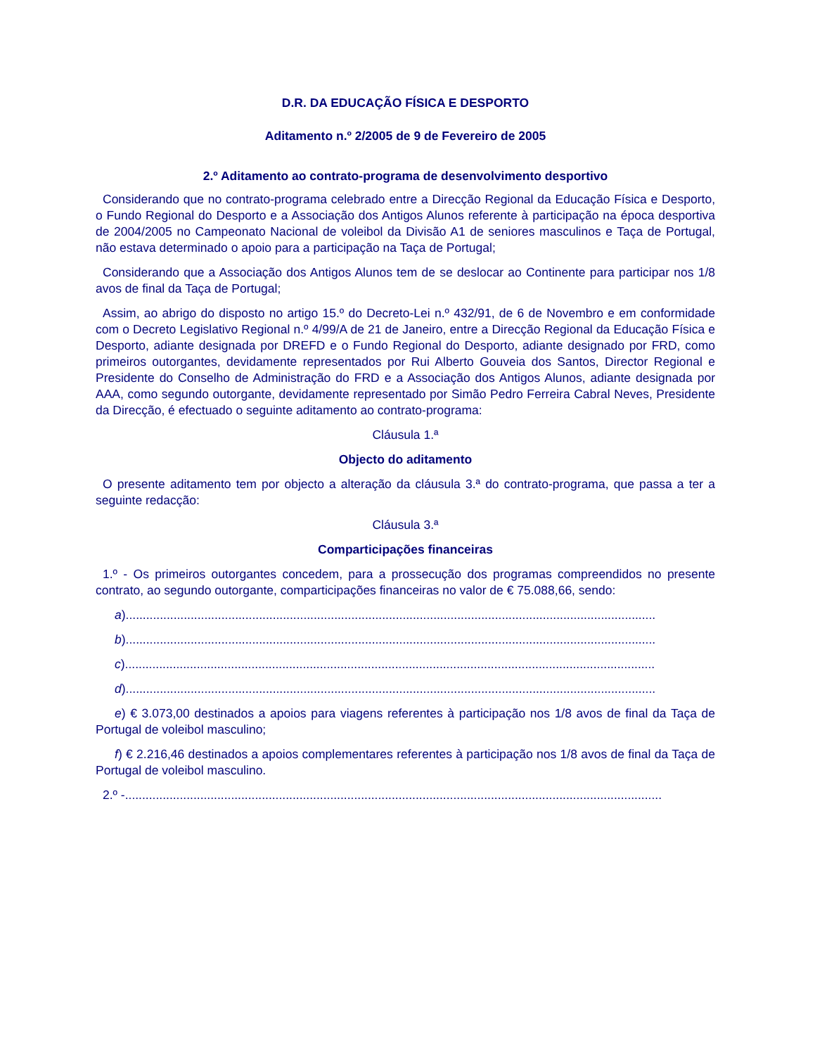D.R. DA EDUCAÇÃO FÍSICA E DESPORTO
Aditamento n.º 2/2005 de 9 de Fevereiro de 2005
2.º Aditamento ao contrato-programa de desenvolvimento desportivo
Considerando que no contrato-programa celebrado entre a Direcção Regional da Educação Física e Desporto, o Fundo Regional do Desporto e a Associação dos Antigos Alunos referente à participação na época desportiva de 2004/2005 no Campeonato Nacional de voleibol da Divisão A1 de seniores masculinos e Taça de Portugal, não estava determinado o apoio para a participação na Taça de Portugal;
Considerando que a Associação dos Antigos Alunos tem de se deslocar ao Continente para participar nos 1/8 avos de final da Taça de Portugal;
Assim, ao abrigo do disposto no artigo 15.º do Decreto-Lei n.º 432/91, de 6 de Novembro e em conformidade com o Decreto Legislativo Regional n.º 4/99/A de 21 de Janeiro, entre a Direcção Regional da Educação Física e Desporto, adiante designada por DREFD e o Fundo Regional do Desporto, adiante designado por FRD, como primeiros outorgantes, devidamente representados por Rui Alberto Gouveia dos Santos, Director Regional e Presidente do Conselho de Administração do FRD e a Associação dos Antigos Alunos, adiante designada por AAA, como segundo outorgante, devidamente representado por Simão Pedro Ferreira Cabral Neves, Presidente da Direcção, é efectuado o seguinte aditamento ao contrato-programa:
Cláusula 1.ª
Objecto do aditamento
O presente aditamento tem por objecto a alteração da cláusula 3.ª do contrato-programa, que passa a ter a seguinte redacção:
Cláusula 3.ª
Comparticipações financeiras
1.º - Os primeiros outorgantes concedem, para a prossecução dos programas compreendidos no presente contrato, ao segundo outorgante, comparticipações financeiras no valor de € 75.088,66, sendo:
a)...........................................................................................................................................................
b)...........................................................................................................................................................
c)...........................................................................................................................................................
d)...........................................................................................................................................................
e) € 3.073,00 destinados a apoios para viagens referentes à participação nos 1/8 avos de final da Taça de Portugal de voleibol masculino;
f) € 2.216,46 destinados a apoios complementares referentes à participação nos 1/8 avos de final da Taça de Portugal de voleibol masculino.
2.º -.............................................................................................................................................................